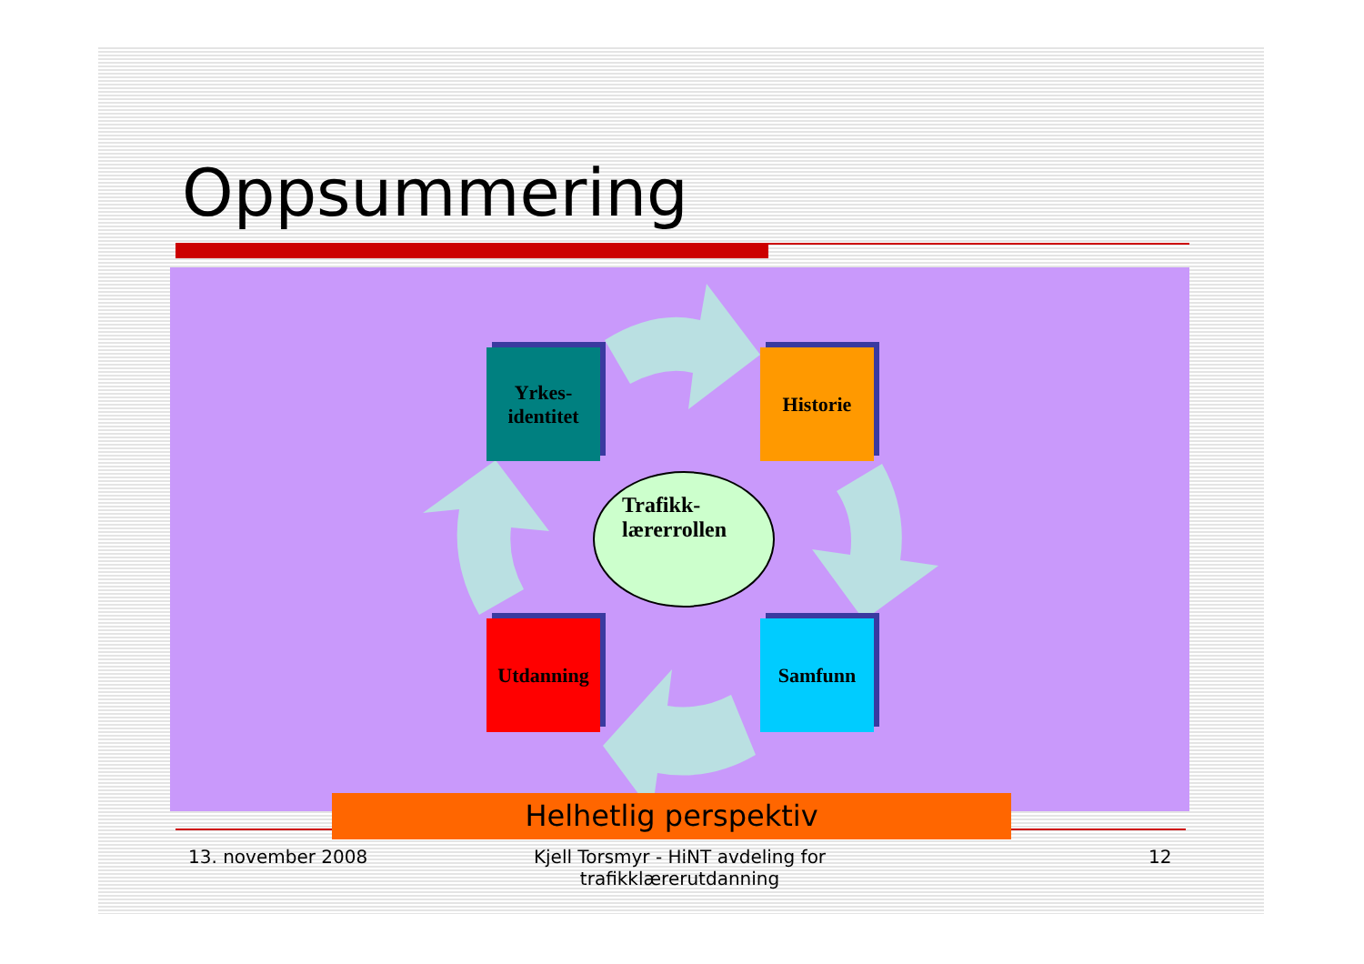Oppsummering
Yrkes-
identitet
Historie
Utdanning Samfunn
Trafikk-
lærerrollen
Helhetlig perspektiv
13. november 2008
Kjell Torsmyr - HiNT avdeling for trafikklærerutdanning
12